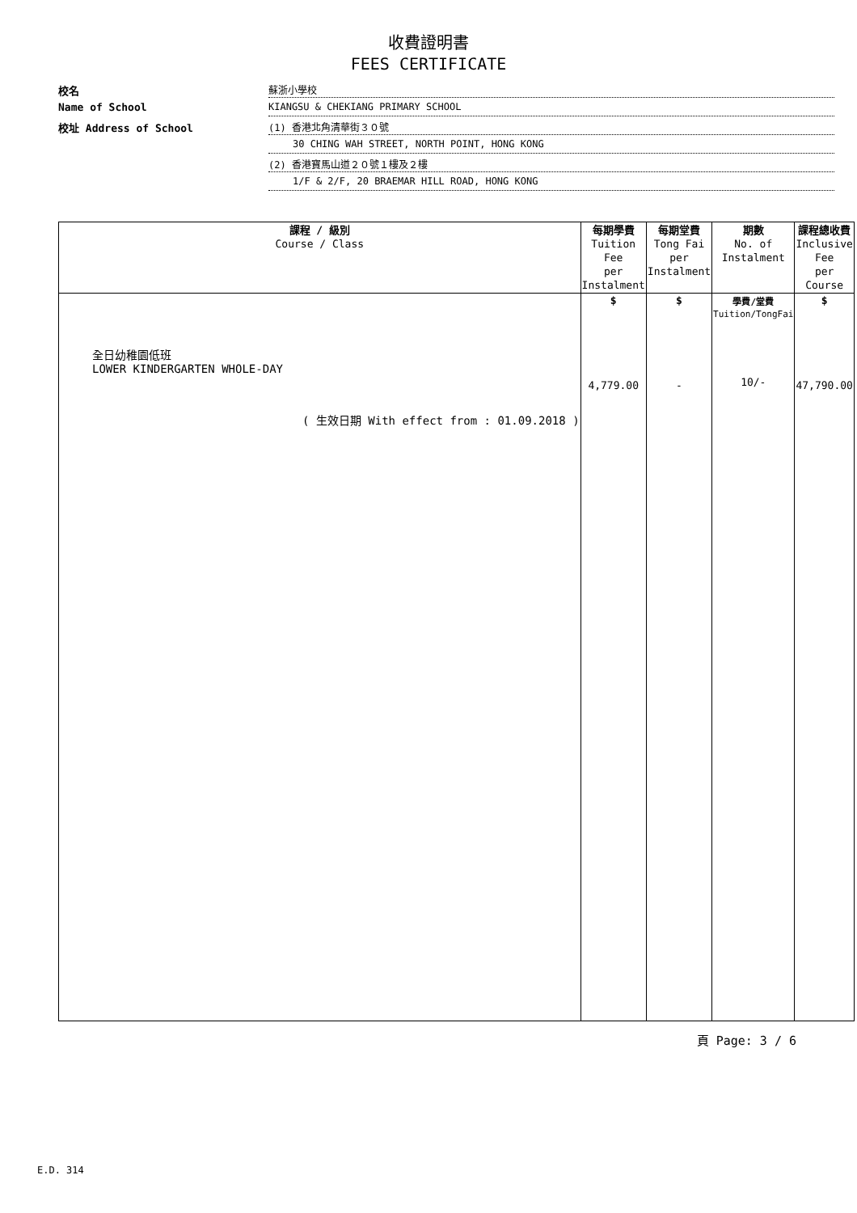收費證明書
FEES CERTIFICATE
校名
蘇浙小學校
Name of School
KIANGSU & CHEKIANG PRIMARY SCHOOL
校址 Address of School
(1) 香港北角清華街３０號
30 CHING WAH STREET, NORTH POINT, HONG KONG
(2) 香港寶馬山道２０號１樓及２樓
1/F & 2/F, 20 BRAEMAR HILL ROAD, HONG KONG
| 課程 / 級別 Course / Class | 每期學費 Tuition Fee per Instalment | 每期堂費 Tong Fai per Instalment | 期數 No. of Instalment | 課程總收費 Inclusive Fee per Course |
| --- | --- | --- | --- | --- |
| 全日幼稚園低班 LOWER KINDERGARTEN WHOLE-DAY ( 生效日期 With effect from : 01.09.2018 ) | $ 4,779.00 | $ - | 學費/堂費 Tuition/TongFai 10/- | $ 47,790.00 |
頁 Page: 3 / 6
E.D. 314